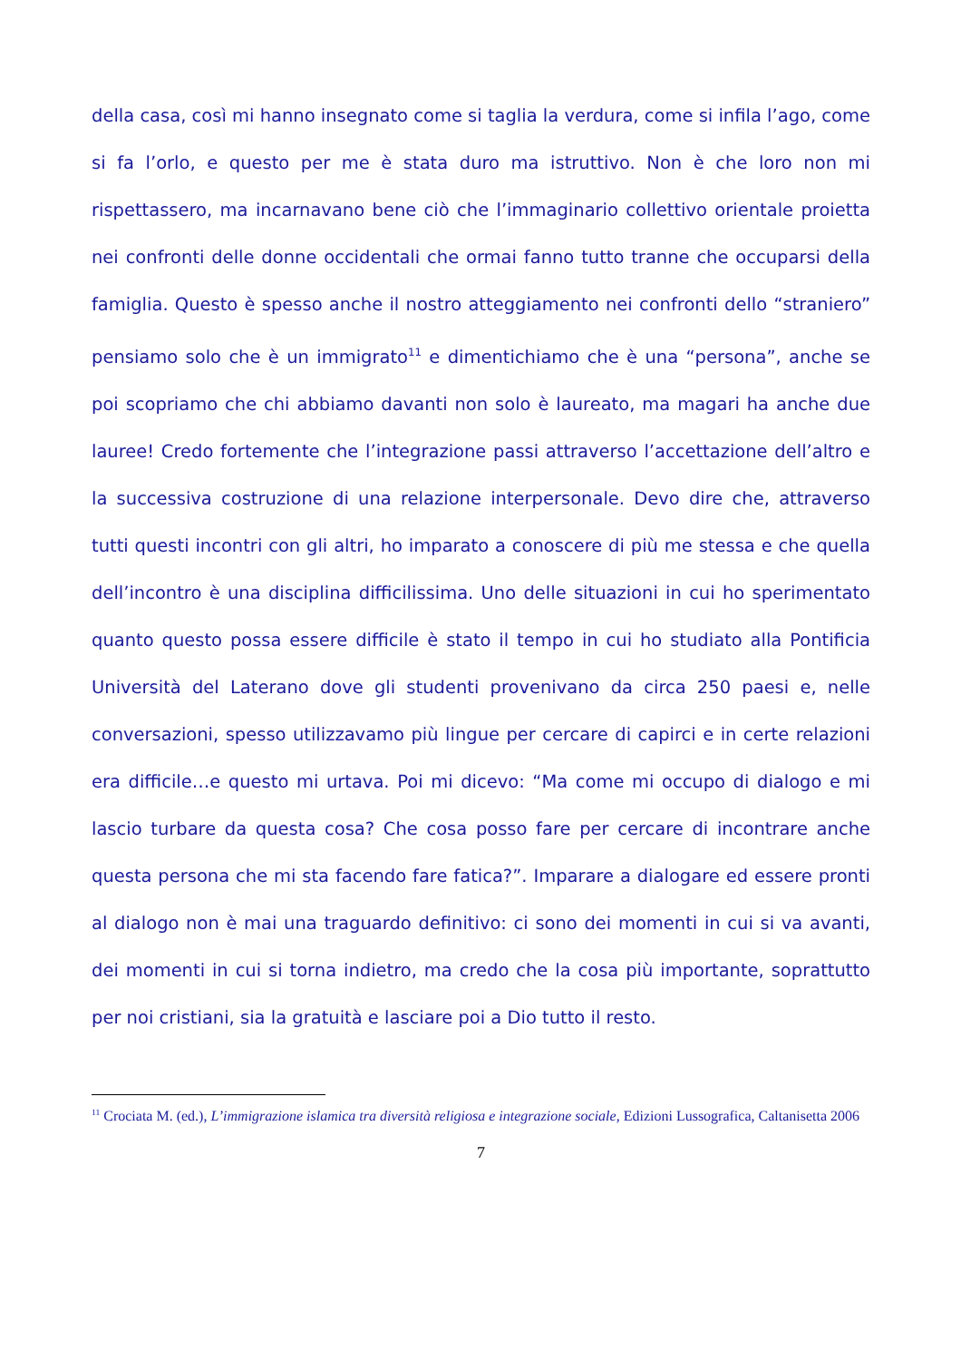della casa, così mi hanno insegnato come si taglia la verdura, come si infila l’ago, come si fa l’orlo, e questo per me è stata duro ma istruttivo. Non è che loro non mi rispettassero, ma incarnavano bene ciò che l’immaginario collettivo orientale proietta nei confronti delle donne occidentali che ormai fanno tutto tranne che occuparsi della famiglia. Questo è spesso anche il nostro atteggiamento nei confronti dello “straniero” pensiamo solo che è un immigrato<sup>11</sup> e dimentichiamo che è una “persona”, anche se poi scopriamo che chi abbiamo davanti non solo è laureato, ma magari ha anche due lauree! Credo fortemente che l’integrazione passi attraverso l’accettazione dell’altro e la successiva costruzione di una relazione interpersonale. Devo dire che, attraverso tutti questi incontri con gli altri, ho imparato a conoscere di più me stessa e che quella dell’incontro è una disciplina difficilissima. Uno delle situazioni in cui ho sperimentato quanto questo possa essere difficile è stato il tempo in cui ho studiato alla Pontificia Università del Laterano dove gli studenti provenivano da circa 250 paesi e, nelle conversazioni, spesso utilizzavamo più lingue per cercare di capirci e in certe relazioni era difficile…e questo mi urtava. Poi mi dicevo: “Ma come mi occupo di dialogo e mi lascio turbare da questa cosa? Che cosa posso fare per cercare di incontrare anche questa persona che mi sta facendo fare fatica?”. Imparare a dialogare ed essere pronti al dialogo non è mai una traguardo definitivo: ci sono dei momenti in cui si va avanti, dei momenti in cui si torna indietro, ma credo che la cosa più importante, soprattutto per noi cristiani, sia la gratuità e lasciare poi a Dio tutto il resto.
<sup>11</sup> Crociata M. (ed.), L’immigrazione islamica tra diversità religiosa e integrazione sociale, Edizioni Lussografica, Caltanisetta 2006
7